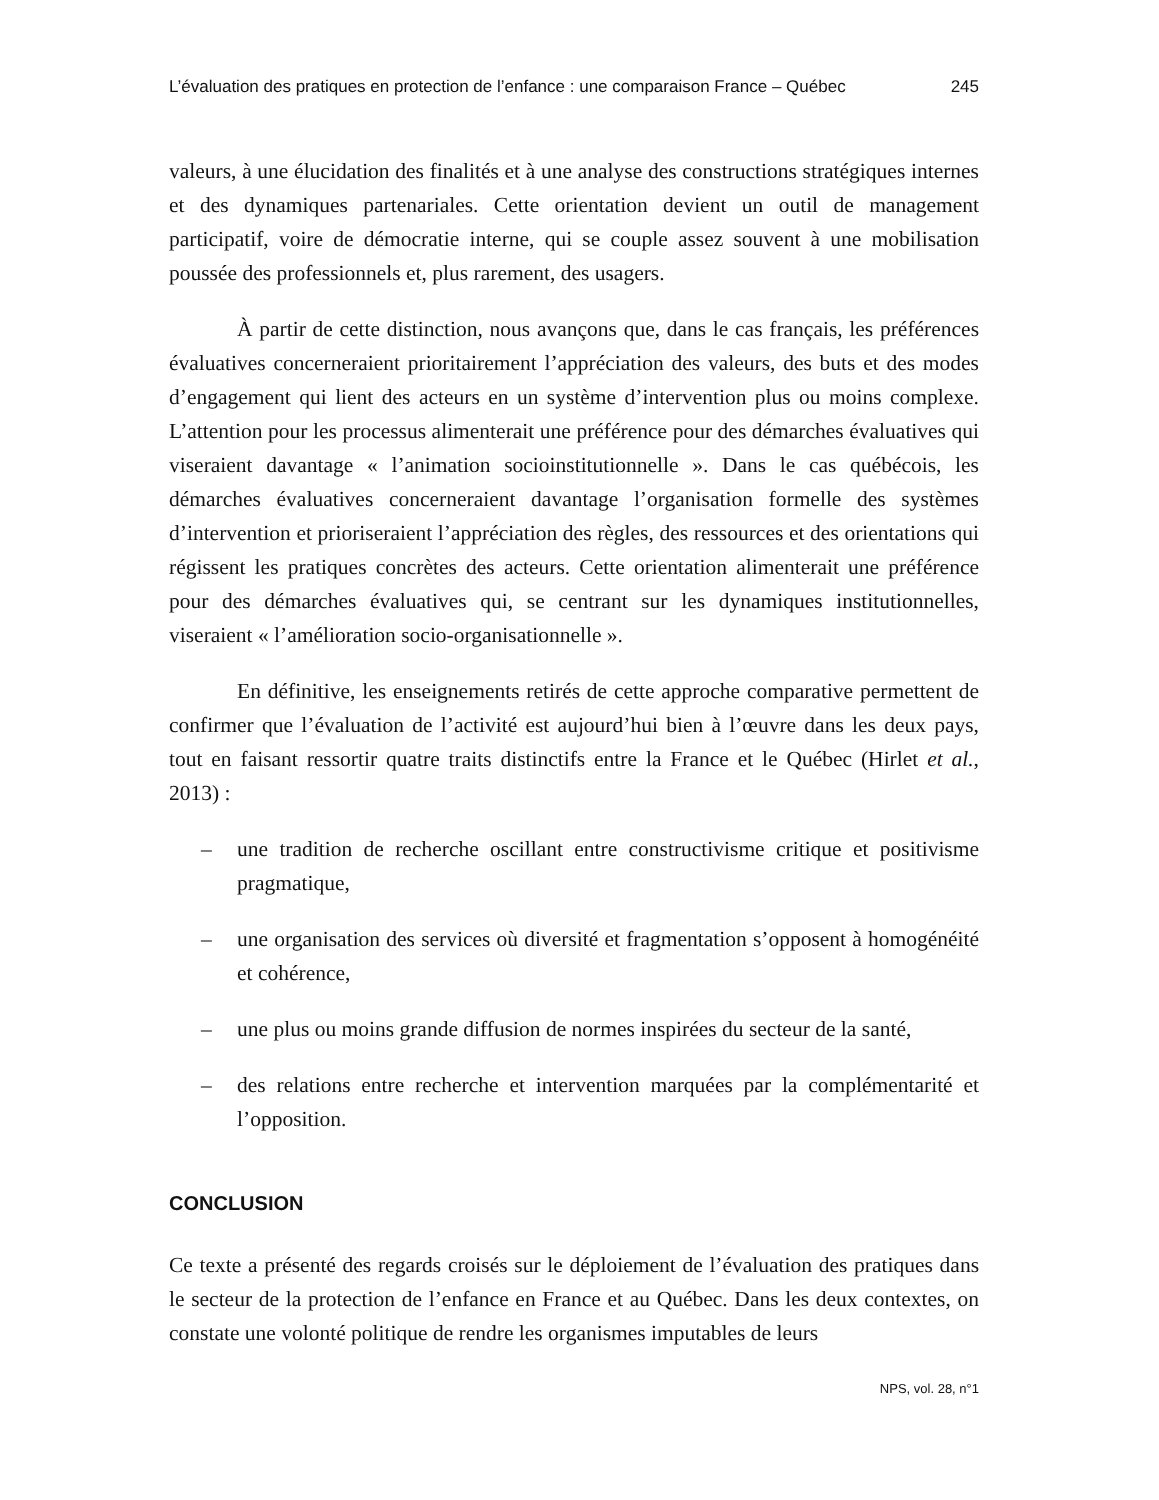L’évaluation des pratiques en protection de l’enfance : une comparaison France – Québec 245
valeurs, à une élucidation des finalités et à une analyse des constructions stratégiques internes et des dynamiques partenariales. Cette orientation devient un outil de management participatif, voire de démocratie interne, qui se couple assez souvent à une mobilisation poussée des professionnels et, plus rarement, des usagers.
À partir de cette distinction, nous avançons que, dans le cas français, les préférences évaluatives concerneraient prioritairement l’appréciation des valeurs, des buts et des modes d’engagement qui lient des acteurs en un système d’intervention plus ou moins complexe. L’attention pour les processus alimenterait une préférence pour des démarches évaluatives qui viseraient davantage « l’animation socioinstitutionnelle ». Dans le cas québécois, les démarches évaluatives concerneraient davantage l’organisation formelle des systèmes d’intervention et prioriseraient l’appréciation des règles, des ressources et des orientations qui régissent les pratiques concrètes des acteurs. Cette orientation alimenterait une préférence pour des démarches évaluatives qui, se centrant sur les dynamiques institutionnelles, viseraient « l’amélioration socio-organisationnelle ».
En définitive, les enseignements retirés de cette approche comparative permettent de confirmer que l’évaluation de l’activité est aujourd’hui bien à l’œuvre dans les deux pays, tout en faisant ressortir quatre traits distinctifs entre la France et le Québec (Hirlet et al., 2013) :
– une tradition de recherche oscillant entre constructivisme critique et positivisme pragmatique,
– une organisation des services où diversité et fragmentation s’opposent à homogénéité et cohérence,
– une plus ou moins grande diffusion de normes inspirées du secteur de la santé,
– des relations entre recherche et intervention marquées par la complémentarité et l’opposition.
CONCLUSION
Ce texte a présenté des regards croisés sur le déploiement de l’évaluation des pratiques dans le secteur de la protection de l’enfance en France et au Québec. Dans les deux contextes, on constate une volonté politique de rendre les organismes imputables de leurs
NPS, vol. 28, n°1